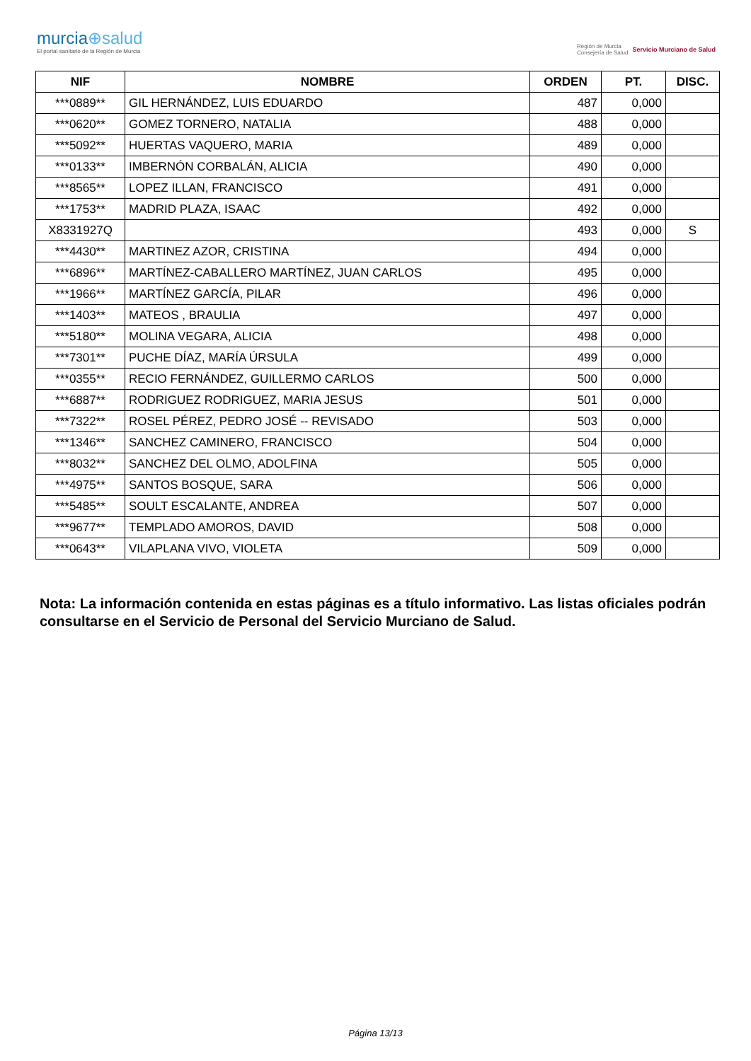murcia⊕salud
El portal sanitario de la Región de Murcia
Región de Murcia
Consejería de Salud
Servicio Murciano de Salud
| NIF | NOMBRE | ORDEN | PT. | DISC. |
| --- | --- | --- | --- | --- |
| ***0889** | GIL HERNÁNDEZ, LUIS EDUARDO | 487 | 0,000 | |
| ***0620** | GOMEZ TORNERO, NATALIA | 488 | 0,000 | |
| ***5092** | HUERTAS VAQUERO, MARIA | 489 | 0,000 | |
| ***0133** | IMBERNÓN CORBALÁN, ALICIA | 490 | 0,000 | |
| ***8565** | LOPEZ ILLAN, FRANCISCO | 491 | 0,000 | |
| ***1753** | MADRID PLAZA, ISAAC | 492 | 0,000 | |
| X8331927Q | | 493 | 0,000 | S |
| ***4430** | MARTINEZ AZOR, CRISTINA | 494 | 0,000 | |
| ***6896** | MARTÍNEZ-CABALLERO MARTÍNEZ, JUAN CARLOS | 495 | 0,000 | |
| ***1966** | MARTÍNEZ GARCÍA, PILAR | 496 | 0,000 | |
| ***1403** | MATEOS , BRAULIA | 497 | 0,000 | |
| ***5180** | MOLINA VEGARA, ALICIA | 498 | 0,000 | |
| ***7301** | PUCHE DÍAZ, MARÍA ÚRSULA | 499 | 0,000 | |
| ***0355** | RECIO FERNÁNDEZ, GUILLERMO CARLOS | 500 | 0,000 | |
| ***6887** | RODRIGUEZ RODRIGUEZ, MARIA JESUS | 501 | 0,000 | |
| ***7322** | ROSEL PÉREZ, PEDRO JOSÉ -- REVISADO | 503 | 0,000 | |
| ***1346** | SANCHEZ CAMINERO, FRANCISCO | 504 | 0,000 | |
| ***8032** | SANCHEZ DEL OLMO, ADOLFINA | 505 | 0,000 | |
| ***4975** | SANTOS BOSQUE, SARA | 506 | 0,000 | |
| ***5485** | SOULT ESCALANTE, ANDREA | 507 | 0,000 | |
| ***9677** | TEMPLADO AMOROS, DAVID | 508 | 0,000 | |
| ***0643** | VILAPLANA VIVO, VIOLETA | 509 | 0,000 | |
Nota: La información contenida en estas páginas es a título informativo. Las listas oficiales podrán consultarse en el Servicio de Personal del Servicio Murciano de Salud.
Página 13/13